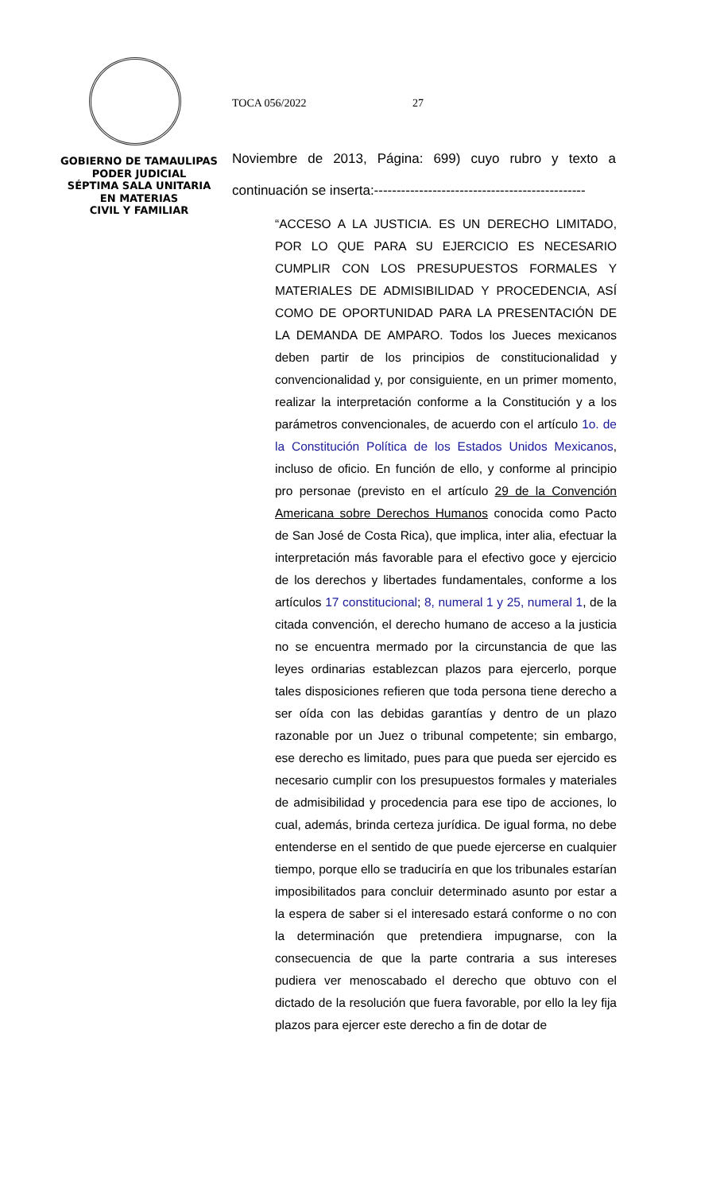GOBIERNO DE TAMAULIPAS
PODER JUDICIAL
SÉPTIMA SALA UNITARIA EN MATERIAS
CIVIL Y FAMILIAR
TOCA 056/2022 27
Noviembre de 2013, Página: 699) cuyo rubro y texto a continuación se inserta:-----------------------------------------------
“ACCESO A LA JUSTICIA. ES UN DERECHO LIMITADO, POR LO QUE PARA SU EJERCICIO ES NECESARIO CUMPLIR CON LOS PRESUPUESTOS FORMALES Y MATERIALES DE ADMISIBILIDAD Y PROCEDENCIA, ASÍ COMO DE OPORTUNIDAD PARA LA PRESENTACIÓN DE LA DEMANDA DE AMPARO. Todos los Jueces mexicanos deben partir de los principios de constitucionalidad y convencionalidad y, por consiguiente, en un primer momento, realizar la interpretación conforme a la Constitución y a los parámetros convencionales, de acuerdo con el artículo 1o. de la Constitución Política de los Estados Unidos Mexicanos, incluso de oficio. En función de ello, y conforme al principio pro personae (previsto en el artículo 29 de la Convención Americana sobre Derechos Humanos conocida como Pacto de San José de Costa Rica), que implica, inter alia, efectuar la interpretación más favorable para el efectivo goce y ejercicio de los derechos y libertades fundamentales, conforme a los artículos 17 constitucional; 8, numeral 1 y 25, numeral 1, de la citada convención, el derecho humano de acceso a la justicia no se encuentra mermado por la circunstancia de que las leyes ordinarias establezcan plazos para ejercerlo, porque tales disposiciones refieren que toda persona tiene derecho a ser oída con las debidas garantías y dentro de un plazo razonable por un Juez o tribunal competente; sin embargo, ese derecho es limitado, pues para que pueda ser ejercido es necesario cumplir con los presupuestos formales y materiales de admisibilidad y procedencia para ese tipo de acciones, lo cual, además, brinda certeza jurídica. De igual forma, no debe entenderse en el sentido de que puede ejercerse en cualquier tiempo, porque ello se traduciría en que los tribunales estarían imposibilitados para concluir determinado asunto por estar a la espera de saber si el interesado estará conforme o no con la determinación que pretendiera impugnarse, con la consecuencia de que la parte contraria a sus intereses pudiera ver menoscabado el derecho que obtuvo con el dictado de la resolución que fuera favorable, por ello la ley fija plazos para ejercer este derecho a fin de dotar de